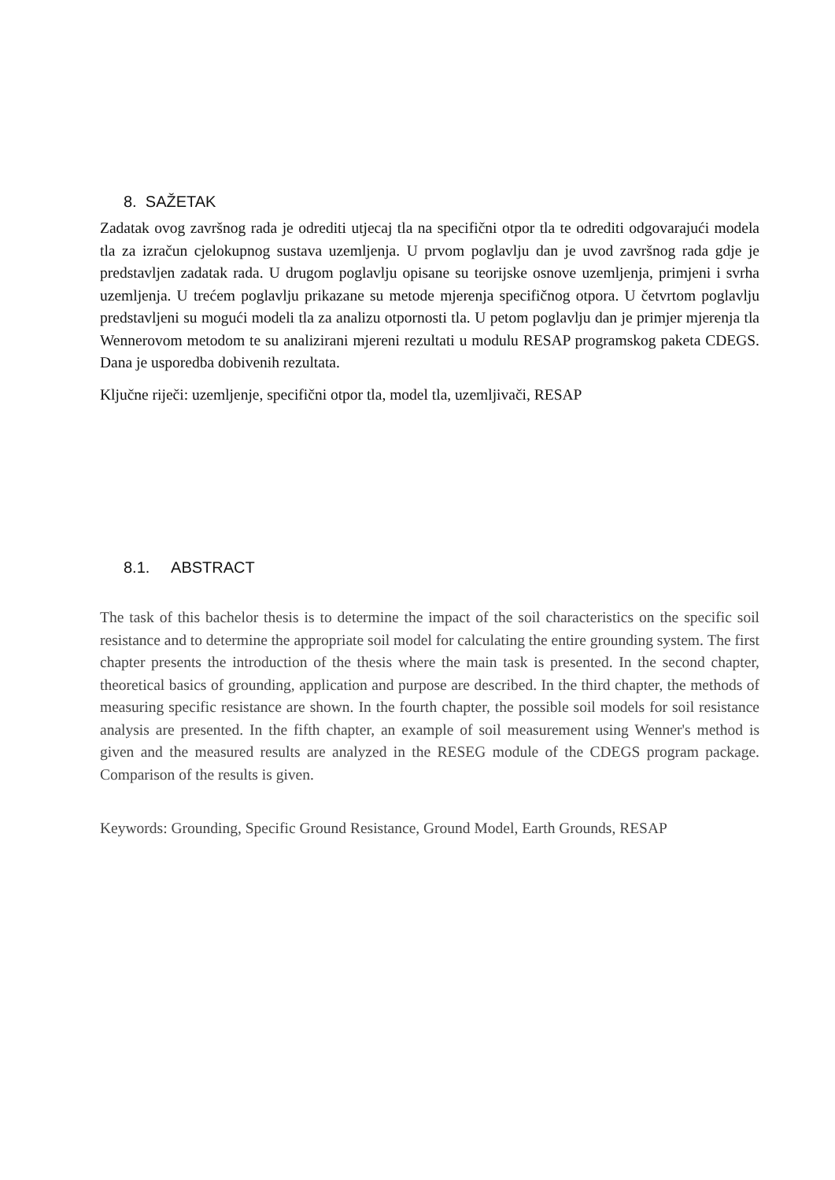8. SAŽETAK
Zadatak ovog završnog rada je odrediti utjecaj tla na specifični otpor tla te odrediti odgovarajući modela tla za izračun cjelokupnog sustava uzemljenja. U prvom poglavlju dan je uvod završnog rada gdje je predstavljen zadatak rada. U drugom poglavlju opisane su teorijske osnove uzemljenja, primjeni i svrha uzemljenja. U trećem poglavlju prikazane su metode mjerenja specifičnog otpora. U četvrtom poglavlju predstavljeni su mogući modeli tla za analizu otpornosti tla. U petom poglavlju dan je primjer mjerenja tla Wennerovom metodom te su analizirani mjereni rezultati u modulu RESAP programskog paketa CDEGS. Dana je usporedba dobivenih rezultata.
Ključne riječi: uzemljenje, specifični otpor tla, model tla, uzemljivači, RESAP
8.1. ABSTRACT
The task of this bachelor thesis is to determine the impact of the soil characteristics on the specific soil resistance and to determine the appropriate soil model for calculating the entire grounding system. The first chapter presents the introduction of the thesis where the main task is presented. In the second chapter, theoretical basics of grounding, application and purpose are described. In the third chapter, the methods of measuring specific resistance are shown. In the fourth chapter, the possible soil models for soil resistance analysis are presented. In the fifth chapter, an example of soil measurement using Wenner's method is given and the measured results are analyzed in the RESEG module of the CDEGS program package. Comparison of the results is given.
Keywords: Grounding, Specific Ground Resistance, Ground Model, Earth Grounds, RESAP